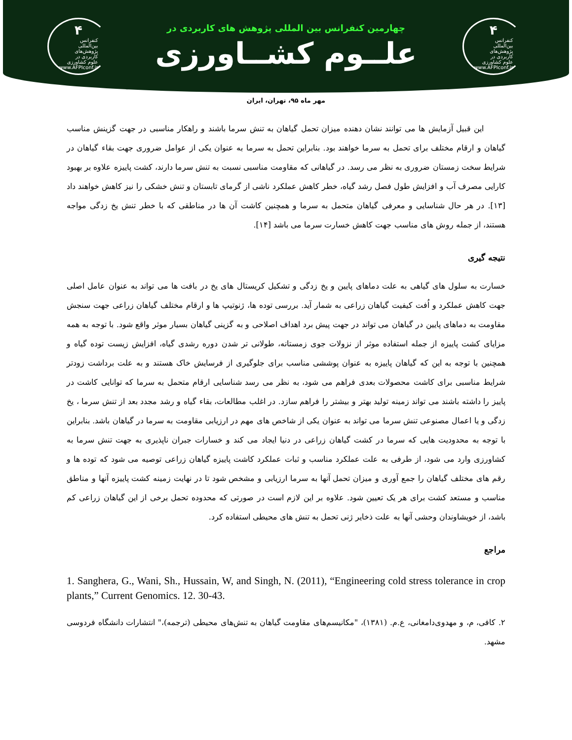۴
کنفرانس
بین‌المللی
پژوهش‌های
کاربردی در
علوم کشاورزی
www.AFPIconf.ir
چهارمین کنفرانس بین المللی پژوهش های کاربردی در
علــوم کشــاورزی
۴
کنفرانس
بین‌المللی
پژوهش‌های
کاربردی در
علوم کشاورزی
www.AFPIconf.ir
مهر ماه ۹۵، تهران، ایران
این قبیل آزمایش ها می توانند نشان دهنده میزان تحمل گیاهان به تنش سرما باشند و راهکار مناسبی در جهت گزینش مناسب گیاهان و ارقام مختلف برای تحمل به سرما خواهند بود. بنابراین تحمل به سرما به عنوان یکی از عوامل ضروری جهت بقاء گیاهان در شرایط سخت زمستان ضروری به نظر می رسد. در گیاهانی که مقاومت مناسبی نسبت به تنش سرما دارند، کشت پاییزه علاوه بر بهبود کارایی مصرف آب و افزایش طول فصل رشد گیاه، خطر کاهش عملکرد ناشی از گرمای تابستان و تنش خشکی را نیز کاهش خواهند داد [۱۳]. در هر حال شناسایی و معرفی گیاهان متحمل به سرما و همچنین کاشت آن ها در مناطقی که با خطر تنش یخ زدگی مواجه هستند، از جمله روش های مناسب جهت کاهش خسارت سرما می باشد [۱۴].
نتیجه گیری
خسارت به سلول های گیاهی به علت دماهای پایین و یخ زدگی و تشکیل کریستال های یخ در بافت ها می تواند به عنوان عامل اصلی جهت کاهش عملکرد و اُفت کیفیت گیاهان زراعی به شمار آید. بررسی توده ها، ژنوتیپ ها و ارقام مختلف گیاهان زراعی جهت سنجش مقاومت به دماهای پایین در گیاهان می تواند در جهت پیش برد اهداف اصلاحی و به گزینی گیاهان بسیار موثر واقع شود. با توجه به همه مزایای کشت پاییزه از جمله استفاده موثر از نزولات جوی زمستانه، طولانی تر شدن دوره رشدی گیاه، افزایش زیست توده گیاه و همچنین با توجه به این که گیاهان پاییزه به عنوان پوششی مناسب برای جلوگیری از فرسایش خاک هستند و به علت برداشت زودتر شرایط مناسبی برای کاشت محصولات بعدی فراهم می شود، به نظر می رسد شناسایی ارقام متحمل به سرما که توانایی کاشت در پاییز را داشته باشند می تواند زمینه تولید بهتر و بیشتر را فراهم سازد. در اغلب مطالعات، بقاء گیاه و رشد مجدد بعد از تنش سرما ، یخ زدگی و یا اعمال مصنوعی تنش سرما می تواند به عنوان یکی از شاخص های مهم در ارزیابی مقاومت به سرما در گیاهان باشد. بنابراین با توجه به محدودیت هایی که سرما در کشت گیاهان زراعی در دنیا ایجاد می کند و خسارات جبران ناپذیری به جهت تنش سرما به کشاورزی وارد می شود، از طرفی به علت عملکرد مناسب و ثبات عملکرد کاشت پاییزه گیاهان زراعی توصیه می شود که توده ها و رقم های مختلف گیاهان را جمع آوری و میزان تحمل آنها به سرما ارزیابی و مشخص شود تا در نهایت زمینه کشت پاییزه آنها و مناطق مناسب و مستعد کشت برای هر یک تعیین شود. علاوه بر این لازم است در صورتی که محدوده تحمل برخی از این گیاهان زراعی کم باشد، از خویشاوندان وحشی آنها به علت ذخایر ژنی تحمل به تنش های محیطی استفاده کرد.
مراجع
1. Sanghera, G., Wani, Sh., Hussain, W, and Singh, N. (2011), “Engineering cold stress tolerance in crop plants,” Current Genomics. 12. 30-43.
۲. کافی، م، و مهدوی‌دامغانی، ع.م. (۱۳۸۱)، "مکانیسم‌های مقاومت گیاهان به تنش‌های محیطی (ترجمه)،" انتشارات دانشگاه فردوسی مشهد.